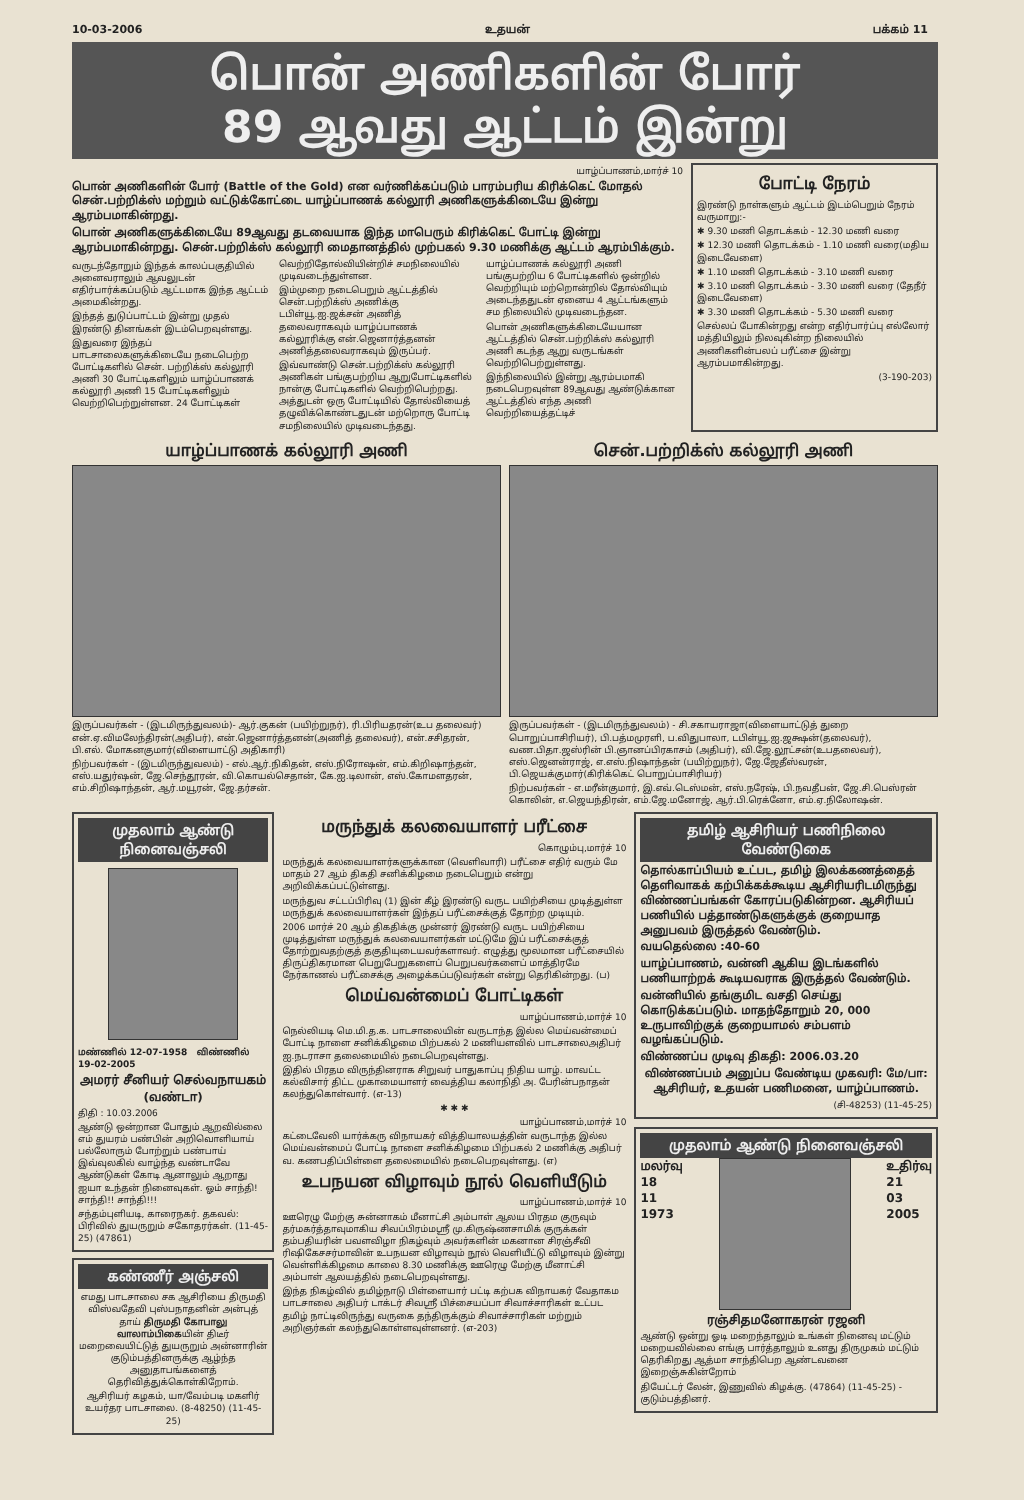10-03-2006 உதயன் பக்கம் 11
பொன் அணிகளின் போர்
89 ஆவது ஆட்டம் இன்று
யாழ்ப்பாணம்,மார்ச் 10
பொன் அணிகளின் போர் (Battle of the Gold) என வர்ணிக்கப்படும் பாரம்பரிய கிரிக்கெட் மோதல் சென்.பற்றிக்ஸ் மற்றும் வட்டுக்கோட்டை யாழ்ப்பாணக் கல்லூரி அணிகளுக்கிடையே இன்று ஆரம்பமாகின்றது.
பொன் அணிகளுக்கிடையே 89ஆவது தடவையாக இந்த மாபெரும் கிரிக்கெட் போட்டி இன்று ஆரம்பமாகின்றது. சென்.பற்றிக்ஸ் கல்லூரி மைதானத்தில் முற்பகல் 9.30 மணிக்கு ஆட்டம் ஆரம்பிக்கும்.
வருடந்தோறும் இந்தக் காலப்பகுதியில் அனைவராலும் ஆவலுடன் எதிர்பார்க்கப்படும் ஆட்டமாக இந்த ஆட்டம் அமைகின்றது.
இந்தத் துடுப்பாட்டம் இன்று முதல் இரண்டு தினங்கள் இடம்பெறவுள்ளது.
இதுவரை இந்தப் பாடசாலைகளுக்கிடையே நடைபெற்ற போட்டிகளில் சென். பற்றிக்ஸ் கல்லூரி அணி 30 போட்டிகளிலும் யாழ்ப்பாணக் கல்லூரி அணி 15 போட்டிகளிலும் வெற்றிபெற்றுள்ளன. 24 போட்டிகள் வெற்றிதோல்வியின்றிச் சமநிலையில் முடிவடைந்துள்ளன.
இம்முறை நடைபெறும் ஆட்டத்தில் சென்.பற்றிக்ஸ் அணிக்கு டபிள்யூ.ஐ.ஜக்சன் அணித் தலைவராகவும் யாழ்ப்பாணக் கல்லூரிக்கு என்.ஜெனார்த்தனன் அணித்தலைவராகவும் இருப்பர்.
இவ்வாண்டு சென்.பற்றிக்ஸ் கல்லூரி அணிகள் பங்குபற்றிய ஆறுபோட்டிகளில் நான்கு போட்டிகளில் வெற்றிபெற்றது. அத்துடன் ஒரு போட்டியில் தோல்வியைத் தழுவிக்கொண்டதுடன் மற்றொரு போட்டி சமநிலையில் முடிவடைந்தது.
யாழ்ப்பாணக் கல்லூரி அணி பங்குபற்றிய 6 போட்டிகளில் ஒன்றில் வெற்றியும் மற்றொன்றில் தோல்வியும் அடைந்ததுடன் ஏனைய 4 ஆட்டங்களும் சம நிலையில் முடிவடைந்தன.
பொன் அணிகளுக்கிடையேயான ஆட்டத்தில் சென்.பற்றிக்ஸ் கல்லூரி அணி கடந்த ஆறு வருடங்கள் வெற்றிபெற்றுள்ளது.
இந்நிலையில் இன்று ஆரம்பமாகி நடைபெறவுள்ள 89ஆவது ஆண்டுக்கான ஆட்டத்தில் எந்த அணி வெற்றியைத்தட்டிச்
போட்டி நேரம்
இரண்டு நாள்களும் ஆட்டம் இடம்பெறும் நேரம் வருமாறு:-
✱ 9.30 மணி தொடக்கம் - 12.30 மணி வரை
✱ 12.30 மணி தொடக்கம் - 1.10 மணி வரை(மதிய இடைவேளை)
✱ 1.10 மணி தொடக்கம் - 3.10 மணி வரை
✱ 3.10 மணி தொடக்கம் - 3.30 மணி வரை (தேநீர் இடைவேளை)
✱ 3.30 மணி தொடக்கம் - 5.30 மணி வரை
செல்லப் போகின்றது என்ற எதிர்பார்ப்பு எல்லோர் மத்தியிலும் நிலவுகின்ற நிலையில் அணிகளின்பலப் பரீட்சை இன்று ஆரம்பமாகின்றது.
(3-190-203)
யாழ்ப்பாணக் கல்லூரி அணி
இருப்பவர்கள் - (இடமிருந்துவலம்)- ஆர்.குகன் (பயிற்றுநர்), ரி.பிரியதரன்(உப தலைவர்) என்.ஏ.விமலேந்திரன்(அதிபர்), என்.ஜெனார்த்தனன்(அணித் தலைவர்), என்.சசிதரன், பி.எல். மோகனகுமார்(விளையாட்டு அதிகாரி)
நிற்பவர்கள் - (இடமிருந்துவலம்) - எல்.ஆர்.நிகிதன், எஸ்.நிரோஷன், எம்.கிறிஷாந்தன், எஸ்.யதுர்ஷன், ஜே.செந்தூரன், வி.கொயல்செதான், கே.ஐ.டிலான், எஸ்.கோமளதரன், எம்.சிறிஷாந்தன், ஆர்.மயூரன், ஜே.தர்சன்.
சென்.பற்றிக்ஸ் கல்லூரி அணி
இருப்பவர்கள் - (இடமிருந்துவலம்) - சி.சகாயராஜா(விளையாட்டுத் துறை பொறுப்பாசிரியர்), பி.பத்மமுரளி, ப.விதுபாலா, டபிள்யூ.ஐ.ஜக்ஷன்(தலைவர்), வண.பிதா.ஜஸ்ரின் பி.ஞானப்பிரகாசம் (அதிபர்), வி.ஜே.லூட்சன்(உபதலைவர்), எஸ்.ஜெனன்ராஜ், எ.எஸ்.நிஷாந்தன் (பயிற்றுநர்), ஜே.ஜேதீஸ்வரன், பி.ஜெயக்குமார்(கிரிக்கெட் பொறுப்பாசிரியர்)
நிற்பவர்கள் - எ.மரீன்குமார், இ.எவ்.டெஸ்மன், எஸ்.நரேஷ், பி.நவதீபன், ஜே.சி.பெஸ்ரன் கொலின், எ.ஜெயந்திரன், எம்.ஜே.மனோஜ், ஆர்.பி.ரெக்னோ, எம்.ஏ.நிலோஷன்.
முதலாம் ஆண்டு நினைவஞ்சலி
மண்ணில் 12-07-1958 விண்ணில் 19-02-2005
அமரர் சீனியர் செல்வநாயகம் (வண்டா)
திதி : 10.03.2006
ஆண்டு ஒன்றான போதும் ஆறவில்லை எம் துயரம் பண்பின் அறிவொளியாய் பல்லோரும் போற்றும் பண்பாய் இவ்வுலகில் வாழ்ந்த வண்டாவே ஆண்டுகள் கோடி ஆனாலும் ஆறாது ஐயா உந்தன் நினைவுகள். ஓம் சாந்தி! சாந்தி!! சாந்தி!!!
சந்தம்புளியடி, காரைநகர். தகவல்: பிரிவில் துயருறும் சகோதரர்கள். (11-45-25) (47861)
கண்ணீர் அஞ்சலி
எமது பாடசாலை சக ஆசிரியை திருமதி விஸ்வதேவி புஸ்பநாதனின் அன்புத் தாய் திருமதி கோபாலு வாலாம்பிகையின் திடீர் மறைவையிட்டுத் துயருறும் அன்னாரின் குடும்பத்தினருக்கு ஆழ்ந்த அனுதாபங்களைத் தெரிவித்துக்கொள்கிறோம்.
ஆசிரியர் கழகம், யா/வேம்படி மகளிர் உயர்தர பாடசாலை. (8-48250) (11-45-25)
மருந்துக் கலவையாளர் பரீட்சை
கொழும்பு,மார்ச் 10
மருந்துக் கலவையாளர்களுக்கான (வெளிவாரி) பரீட்சை எதிர் வரும் மே மாதம் 27 ஆம் திகதி சனிக்கிழமை நடைபெறும் என்று அறிவிக்கப்பட்டுள்ளது.
மருந்துவ சட்டப்பிரிவு (1) இன் கீழ் இரண்டு வருட பயிற்சியை முடித்துள்ள மருந்துக் கலவையாளர்கள் இந்தப் பரீட்சைக்குத் தோற்ற முடியும்.
2006 மார்ச் 20 ஆம் திகதிக்கு முன்னர் இரண்டு வருட பயிற்சியை முடித்துள்ள மருந்துக் கலவையாளர்கள் மட்டுமே இப் பரீட்சைக்குத் தோற்றுவதற்குத் தகுதியுடையவர்களாவர். எழுத்து மூலமான பரீட்சையில் திருப்திகரமான பெறுபேறுகளைப் பெறுபவர்களைப் மாத்திரமே நேர்காணல் பரீட்சைக்கு அழைக்கப்படுவர்கள் என்று தெரிகின்றது. (ப)
மெய்வன்மைப் போட்டிகள்
யாழ்ப்பாணம்,மார்ச் 10
நெல்லியடி மெ.மி.த.க. பாடசாலையின் வருடாந்த இல்ல மெய்வன்மைப் போட்டி நாளை சனிக்கிழமை பிற்பகல் 2 மணியளவில் பாடசாலைஅதிபர் ஐ.நடராசா தலைமையில் நடைபெறவுள்ளது.
இதில் பிரதம விருந்தினராக சிறுவர் பாதுகாப்பு நிதிய யாழ். மாவட்ட கல்விசார் திட்ட முகாமையாளர் வைத்திய கலாநிதி அ. பேரின்பநாதன் கலந்துகொள்வார். (எ-13)
✱ ✱ ✱
யாழ்ப்பாணம்,மார்ச் 10
கட்டைவேலி யார்க்கரு விநாயகர் வித்தியாலயத்தின் வருடாந்த இல்ல மெய்வன்மைப் போட்டி நாளை சனிக்கிழமை பிற்பகல் 2 மணிக்கு அதிபர் வ. கணபதிப்பிள்ளை தலைமையில் நடைபெறவுள்ளது. (எ)
உபநயன விழாவும் நூல் வெளியீடும்
யாழ்ப்பாணம்,மார்ச் 10
ஊரெழு மேற்கு சுன்னாகம் மீனாட்சி அம்பாள் ஆலய பிரதம குருவும் தர்மகர்த்தாவுமாகிய சிவப்பிரம்மஸ்ரீ மு.கிருஷ்ணசாமிக் குருக்கள் தம்பதியரின் பவளவிழா நிகழ்வும் அவர்களின் மகனான சிரஞ்சீவி ரிஷிகேசசர்மாவின் உபநயன விழாவும் நூல் வெளியீட்டு விழாவும் இன்று வெள்ளிக்கிழமை காலை 8.30 மணிக்கு ஊரெழு மேற்கு மீனாட்சி அம்பாள் ஆலயத்தில் நடைபெறவுள்ளது.
இந்த நிகழ்வில் தமிழ்நாடு பிள்ளையார் பட்டி கற்பக விநாயகர் வேதாகம பாடசாலை அதிபர் டாக்டர் சிவஸ்ரீ பிச்சையப்பா சிவாச்சாரிகள் உட்பட தமிழ் நாட்டிலிருந்து வருகை தந்திருக்கும் சிவாச்சாரிகள் மற்றும் அறிஞர்கள் கலந்துகொள்ளவுள்ளனர். (எ-203)
தமிழ் ஆசிரியர் பணிநிலை வேண்டுகை
தொல்காப்பியம் உட்பட, தமிழ் இலக்கணத்தைத் தெளிவாகக் கற்பிக்கக்கூடிய ஆசிரியரிடமிருந்து விண்ணப்பங்கள் கோரப்படுகின்றன. ஆசிரியப் பணியில் பத்தாண்டுகளுக்குக் குறையாத அனுபவம் இருத்தல் வேண்டும்.
வயதெல்லை :40-60
யாழ்ப்பாணம், வன்னி ஆகிய இடங்களில் பணியாற்றக் கூடியவராக இருத்தல் வேண்டும்.
வன்னியில் தங்குமிட வசதி செய்து கொடுக்கப்படும். மாதந்தோறும் 20, 000 உருபாவிற்குக் குறையாமல் சம்பளம் வழங்கப்படும்.
விண்ணப்ப முடிவு திகதி: 2006.03.20
விண்ணப்பம் அனுப்ப வேண்டிய முகவரி: மே/பா: ஆசிரியர், உதயன் பணிமனை, யாழ்ப்பாணம்.
(சி-48253) (11-45-25)
முதலாம் ஆண்டு நினைவஞ்சலி
மலர்வு
18
11
1973
உதிர்வு
21
03
2005
ரஞ்சிதமனோகரன் ரஜனி
ஆண்டு ஒன்று ஓடி மறைந்தாலும் உங்கள் நினைவு மட்டும் மறையவில்லை எங்கு பார்த்தாலும் உனது திருமுகம் மட்டும் தெரிகிறது ஆத்மா சாந்திபெற ஆண்டவனை இறைஞ்சுகின்றோம்
தியேட்டர் லேன், இணுவில் கிழக்கு. (47864) (11-45-25) - குடும்பத்தினர்.